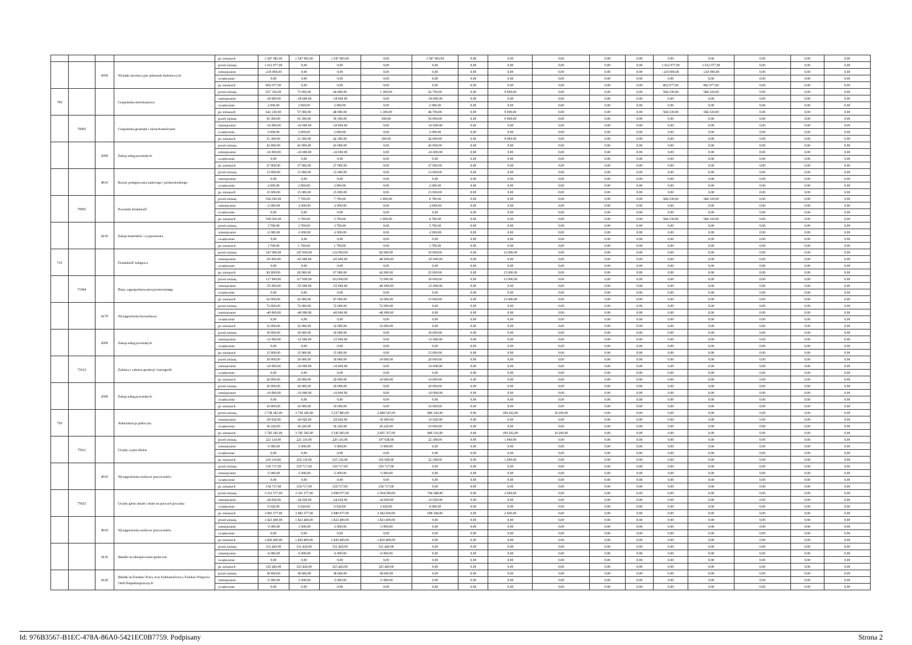| | | | | po zmianach | 1 547 083,00 | 1 547 083,00 | 1 547 083,00 | 0,00 | 1 547 083,00 | 0,00 | 0,00 | 0,00 | 0,00 | 0,00 | 0,00 | 0,00 | 0,00 | 0,00 | 0,00 |
| | | 6050 | Wydatki inwestycyjne jednostek budżetowych | przed zmianą | 1 012 077,00 | 0,00 | 0,00 | 0,00 | 0,00 | 0,00 | 0,00 | 0,00 | 0,00 | 0,00 | 1 012 077,00 | 1 012 077,00 | 0,00 | 0,00 | 0,00 |
| | | | | zmniejszenie | -210 000,00 | 0,00 | 0,00 | 0,00 | 0,00 | 0,00 | 0,00 | 0,00 | 0,00 | 0,00 | -210 000,00 | -210 000,00 | 0,00 | 0,00 | 0,00 |
| | | | | zwiększenie | 0,00 | 0,00 | 0,00 | 0,00 | 0,00 | 0,00 | 0,00 | 0,00 | 0,00 | 0,00 | 0,00 | 0,00 | 0,00 | 0,00 | 0,00 |
| | | | | po zmianach | 802 077,00 | 0,00 | 0,00 | 0,00 | 0,00 | 0,00 | 0,00 | 0,00 | 0,00 | 0,00 | 802 077,00 | 802 077,00 | 0,00 | 0,00 | 0,00 |
| 700 | | | Gospodarka mieszkaniowa | przed zmianą | 657 330,00 | 73 000,00 | 64 000,00 | 1 300,00 | 62 700,00 | 0,00 | 9 000,00 | 0,00 | 0,00 | 0,00 | 584 330,00 | 584 330,00 | 0,00 | 0,00 | 0,00 |
| | | | | zmniejszenie | -18 000,00 | -18 000,00 | -18 000,00 | 0,00 | -18 000,00 | 0,00 | 0,00 | 0,00 | 0,00 | 0,00 | 0,00 | 0,00 | 0,00 | 0,00 | 0,00 |
| | | | | zwiększenie | 2 000,00 | 2 000,00 | 2 000,00 | 0,00 | 2 000,00 | 0,00 | 0,00 | 0,00 | 0,00 | 0,00 | 0,00 | 0,00 | 0,00 | 0,00 | 0,00 |
| | | | | po zmianach | 641 330,00 | 57 000,00 | 48 000,00 | 1 300,00 | 46 700,00 | 0,00 | 9 000,00 | 0,00 | 0,00 | 0,00 | 584 330,00 | 584 330,00 | 0,00 | 0,00 | 0,00 |
| | 70005 | | Gospodarka gruntami i nieruchomościami | przed zmianą | 65 300,00 | 65 300,00 | 56 300,00 | 300,00 | 56 000,00 | 0,00 | 9 000,00 | 0,00 | 0,00 | 0,00 | 0,00 | 0,00 | 0,00 | 0,00 | 0,00 |
| | | | | zmniejszenie | -16 000,00 | -16 000,00 | -16 000,00 | 0,00 | -16 000,00 | 0,00 | 0,00 | 0,00 | 0,00 | 0,00 | 0,00 | 0,00 | 0,00 | 0,00 | 0,00 |
| | | | | zwiększenie | 2 000,00 | 2 000,00 | 2 000,00 | 0,00 | 2 000,00 | 0,00 | 0,00 | 0,00 | 0,00 | 0,00 | 0,00 | 0,00 | 0,00 | 0,00 | 0,00 |
| | | | | po zmianach | 51 300,00 | 51 300,00 | 42 300,00 | 300,00 | 42 000,00 | 0,00 | 9 000,00 | 0,00 | 0,00 | 0,00 | 0,00 | 0,00 | 0,00 | 0,00 | 0,00 |
| | | 4300 | Zakup usług pozostałych | przed zmianą | 43 000,00 | 43 000,00 | 43 000,00 | 0,00 | 43 000,00 | 0,00 | 0,00 | 0,00 | 0,00 | 0,00 | 0,00 | 0,00 | 0,00 | 0,00 | 0,00 |
| | | | | zmniejszenie | -16 000,00 | -16 000,00 | -16 000,00 | 0,00 | -16 000,00 | 0,00 | 0,00 | 0,00 | 0,00 | 0,00 | 0,00 | 0,00 | 0,00 | 0,00 | 0,00 |
| | | | | zwiększenie | 0,00 | 0,00 | 0,00 | 0,00 | 0,00 | 0,00 | 0,00 | 0,00 | 0,00 | 0,00 | 0,00 | 0,00 | 0,00 | 0,00 | 0,00 |
| | | | | po zmianach | 27 000,00 | 27 000,00 | 27 000,00 | 0,00 | 27 000,00 | 0,00 | 0,00 | 0,00 | 0,00 | 0,00 | 0,00 | 0,00 | 0,00 | 0,00 | 0,00 |
| | | 4610 | Koszty postępowania sądowego i prokuratorskiego | przed zmianą | 13 000,00 | 13 000,00 | 13 000,00 | 0,00 | 13 000,00 | 0,00 | 0,00 | 0,00 | 0,00 | 0,00 | 0,00 | 0,00 | 0,00 | 0,00 | 0,00 |
| | | | | zmniejszenie | 0,00 | 0,00 | 0,00 | 0,00 | 0,00 | 0,00 | 0,00 | 0,00 | 0,00 | 0,00 | 0,00 | 0,00 | 0,00 | 0,00 | 0,00 |
| | | | | zwiększenie | 2 000,00 | 2 000,00 | 2 000,00 | 0,00 | 2 000,00 | 0,00 | 0,00 | 0,00 | 0,00 | 0,00 | 0,00 | 0,00 | 0,00 | 0,00 | 0,00 |
| | | | | po zmianach | 15 000,00 | 15 000,00 | 15 000,00 | 0,00 | 15 000,00 | 0,00 | 0,00 | 0,00 | 0,00 | 0,00 | 0,00 | 0,00 | 0,00 | 0,00 | 0,00 |
| | 70095 | | Pozostała działalność | przed zmianą | 592 030,00 | 7 700,00 | 7 700,00 | 1 000,00 | 6 700,00 | 0,00 | 0,00 | 0,00 | 0,00 | 0,00 | 584 330,00 | 584 330,00 | 0,00 | 0,00 | 0,00 |
| | | | | zmniejszenie | -2 000,00 | -2 000,00 | -2 000,00 | 0,00 | -2 000,00 | 0,00 | 0,00 | 0,00 | 0,00 | 0,00 | 0,00 | 0,00 | 0,00 | 0,00 | 0,00 |
| | | | | zwiększenie | 0,00 | 0,00 | 0,00 | 0,00 | 0,00 | 0,00 | 0,00 | 0,00 | 0,00 | 0,00 | 0,00 | 0,00 | 0,00 | 0,00 | 0,00 |
| | | | | po zmianach | 590 030,00 | 5 700,00 | 5 700,00 | 1 000,00 | 4 700,00 | 0,00 | 0,00 | 0,00 | 0,00 | 0,00 | 584 330,00 | 584 330,00 | 0,00 | 0,00 | 0,00 |
| | | 4210 | Zakup materiałów i wyposażenia | przed zmianą | 3 700,00 | 3 700,00 | 3 700,00 | 0,00 | 3 700,00 | 0,00 | 0,00 | 0,00 | 0,00 | 0,00 | 0,00 | 0,00 | 0,00 | 0,00 | 0,00 |
| | | | | zmniejszenie | -2 000,00 | -2 000,00 | -2 000,00 | 0,00 | -2 000,00 | 0,00 | 0,00 | 0,00 | 0,00 | 0,00 | 0,00 | 0,00 | 0,00 | 0,00 | 0,00 |
| | | | | zwiększenie | 0,00 | 0,00 | 0,00 | 0,00 | 0,00 | 0,00 | 0,00 | 0,00 | 0,00 | 0,00 | 0,00 | 0,00 | 0,00 | 0,00 | 0,00 |
| | | | | po zmianach | 1 700,00 | 1 700,00 | 1 700,00 | 0,00 | 1 700,00 | 0,00 | 0,00 | 0,00 | 0,00 | 0,00 | 0,00 | 0,00 | 0,00 | 0,00 | 0,00 |
| 710 | | | Działalność usługowa | przed zmianą | 147 000,00 | 147 000,00 | 132 000,00 | 82 000,00 | 50 000,00 | 0,00 | 15 000,00 | 0,00 | 0,00 | 0,00 | 0,00 | 0,00 | 0,00 | 0,00 | 0,00 |
| | | | | zmniejszenie | -65 000,00 | -65 000,00 | -65 000,00 | -40 000,00 | -25 000,00 | 0,00 | 0,00 | 0,00 | 0,00 | 0,00 | 0,00 | 0,00 | 0,00 | 0,00 | 0,00 |
| | | | | zwiększenie | 0,00 | 0,00 | 0,00 | 0,00 | 0,00 | 0,00 | 0,00 | 0,00 | 0,00 | 0,00 | 0,00 | 0,00 | 0,00 | 0,00 | 0,00 |
| | | | | po zmianach | 82 000,00 | 82 000,00 | 67 000,00 | 42 000,00 | 25 000,00 | 0,00 | 15 000,00 | 0,00 | 0,00 | 0,00 | 0,00 | 0,00 | 0,00 | 0,00 | 0,00 |
| | 71004 | | Plany zagospodarowania przestrzennego | przed zmianą | 117 000,00 | 117 000,00 | 102 000,00 | 72 000,00 | 30 000,00 | 0,00 | 15 000,00 | 0,00 | 0,00 | 0,00 | 0,00 | 0,00 | 0,00 | 0,00 | 0,00 |
| | | | | zmniejszenie | -55 000,00 | -55 000,00 | -55 000,00 | -40 000,00 | -15 000,00 | 0,00 | 0,00 | 0,00 | 0,00 | 0,00 | 0,00 | 0,00 | 0,00 | 0,00 | 0,00 |
| | | | | zwiększenie | 0,00 | 0,00 | 0,00 | 0,00 | 0,00 | 0,00 | 0,00 | 0,00 | 0,00 | 0,00 | 0,00 | 0,00 | 0,00 | 0,00 | 0,00 |
| | | | | po zmianach | 62 000,00 | 62 000,00 | 47 000,00 | 32 000,00 | 15 000,00 | 0,00 | 15 000,00 | 0,00 | 0,00 | 0,00 | 0,00 | 0,00 | 0,00 | 0,00 | 0,00 |
| | | 4170 | Wynagrodzenia bezosobowe | przed zmianą | 72 000,00 | 72 000,00 | 72 000,00 | 72 000,00 | 0,00 | 0,00 | 0,00 | 0,00 | 0,00 | 0,00 | 0,00 | 0,00 | 0,00 | 0,00 | 0,00 |
| | | | | zmniejszenie | -40 000,00 | -40 000,00 | -40 000,00 | -40 000,00 | 0,00 | 0,00 | 0,00 | 0,00 | 0,00 | 0,00 | 0,00 | 0,00 | 0,00 | 0,00 | 0,00 |
| | | | | zwiększenie | 0,00 | 0,00 | 0,00 | 0,00 | 0,00 | 0,00 | 0,00 | 0,00 | 0,00 | 0,00 | 0,00 | 0,00 | 0,00 | 0,00 | 0,00 |
| | | | | po zmianach | 32 000,00 | 32 000,00 | 32 000,00 | 32 000,00 | 0,00 | 0,00 | 0,00 | 0,00 | 0,00 | 0,00 | 0,00 | 0,00 | 0,00 | 0,00 | 0,00 |
| | | 4300 | Zakup usług pozostałych | przed zmianą | 30 000,00 | 30 000,00 | 30 000,00 | 0,00 | 30 000,00 | 0,00 | 0,00 | 0,00 | 0,00 | 0,00 | 0,00 | 0,00 | 0,00 | 0,00 | 0,00 |
| | | | | zmniejszenie | -15 000,00 | -15 000,00 | -15 000,00 | 0,00 | -15 000,00 | 0,00 | 0,00 | 0,00 | 0,00 | 0,00 | 0,00 | 0,00 | 0,00 | 0,00 | 0,00 |
| | | | | zwiększenie | 0,00 | 0,00 | 0,00 | 0,00 | 0,00 | 0,00 | 0,00 | 0,00 | 0,00 | 0,00 | 0,00 | 0,00 | 0,00 | 0,00 | 0,00 |
| | | | | po zmianach | 15 000,00 | 15 000,00 | 15 000,00 | 0,00 | 15 000,00 | 0,00 | 0,00 | 0,00 | 0,00 | 0,00 | 0,00 | 0,00 | 0,00 | 0,00 | 0,00 |
| | 71012 | | Zadania z zakresu geodezji i kartografii | przed zmianą | 30 000,00 | 30 000,00 | 30 000,00 | 10 000,00 | 20 000,00 | 0,00 | 0,00 | 0,00 | 0,00 | 0,00 | 0,00 | 0,00 | 0,00 | 0,00 | 0,00 |
| | | | | zmniejszenie | -10 000,00 | -10 000,00 | -10 000,00 | 0,00 | -10 000,00 | 0,00 | 0,00 | 0,00 | 0,00 | 0,00 | 0,00 | 0,00 | 0,00 | 0,00 | 0,00 |
| | | | | zwiększenie | 0,00 | 0,00 | 0,00 | 0,00 | 0,00 | 0,00 | 0,00 | 0,00 | 0,00 | 0,00 | 0,00 | 0,00 | 0,00 | 0,00 | 0,00 |
| | | | | po zmianach | 20 000,00 | 20 000,00 | 20 000,00 | 10 000,00 | 10 000,00 | 0,00 | 0,00 | 0,00 | 0,00 | 0,00 | 0,00 | 0,00 | 0,00 | 0,00 | 0,00 |
| | | 4300 | Zakup usług pozostałych | przed zmianą | 20 000,00 | 20 000,00 | 20 000,00 | 0,00 | 20 000,00 | 0,00 | 0,00 | 0,00 | 0,00 | 0,00 | 0,00 | 0,00 | 0,00 | 0,00 | 0,00 |
| | | | | zmniejszenie | -10 000,00 | -10 000,00 | -10 000,00 | 0,00 | -10 000,00 | 0,00 | 0,00 | 0,00 | 0,00 | 0,00 | 0,00 | 0,00 | 0,00 | 0,00 | 0,00 |
| | | | | zwiększenie | 0,00 | 0,00 | 0,00 | 0,00 | 0,00 | 0,00 | 0,00 | 0,00 | 0,00 | 0,00 | 0,00 | 0,00 | 0,00 | 0,00 | 0,00 |
| | | | | po zmianach | 10 000,00 | 10 000,00 | 10 000,00 | 0,00 | 10 000,00 | 0,00 | 0,00 | 0,00 | 0,00 | 0,00 | 0,00 | 0,00 | 0,00 | 0,00 | 0,00 |
| 750 | | | Administracja publiczna | przed zmianą | 3 738 345,00 | 3 738 345,00 | 3 537 883,00 | 2 688 547,00 | 849 336,00 | 0,00 | 190 262,00 | 10 200,00 | 0,00 | 0,00 | 0,00 | 0,00 | 0,00 | 0,00 | 0,00 |
| | | | | zmniejszenie | -29 020,00 | -29 020,00 | -29 020,00 | -19 000,00 | -10 020,00 | 0,00 | 0,00 | 0,00 | 0,00 | 0,00 | 0,00 | 0,00 | 0,00 | 0,00 | 0,00 |
| | | | | zwiększenie | 36 220,00 | 36 220,00 | 36 220,00 | 26 220,00 | 10 000,00 | 0,00 | 0,00 | 0,00 | 0,00 | 0,00 | 0,00 | 0,00 | 0,00 | 0,00 | 0,00 |
| | | | | po zmianach | 3 745 545,00 | 3 745 545,00 | 3 545 083,00 | 2 695 767,00 | 849 316,00 | 0,00 | 190 262,00 | 10 200,00 | 0,00 | 0,00 | 0,00 | 0,00 | 0,00 | 0,00 | 0,00 |
| | 75011 | | Urzędy wojewódzkie | przed zmianą | 221 116,00 | 221 116,00 | 220 116,00 | 197 928,00 | 22 188,00 | 0,00 | 1 000,00 | 0,00 | 0,00 | 0,00 | 0,00 | 0,00 | 0,00 | 0,00 | 0,00 |
| | | | | zmniejszenie | -5 000,00 | -5 000,00 | -5 000,00 | -5 000,00 | 0,00 | 0,00 | 0,00 | 0,00 | 0,00 | 0,00 | 0,00 | 0,00 | 0,00 | 0,00 | 0,00 |
| | | | | zwiększenie | 0,00 | 0,00 | 0,00 | 0,00 | 0,00 | 0,00 | 0,00 | 0,00 | 0,00 | 0,00 | 0,00 | 0,00 | 0,00 | 0,00 | 0,00 |
| | | | | po zmianach | 216 116,00 | 216 116,00 | 215 116,00 | 192 928,00 | 22 188,00 | 0,00 | 1 000,00 | 0,00 | 0,00 | 0,00 | 0,00 | 0,00 | 0,00 | 0,00 | 0,00 |
| | | 4010 | Wynagrodzenia osobowe pracowników | przed zmianą | 159 717,00 | 159 717,00 | 159 717,00 | 159 717,00 | 0,00 | 0,00 | 0,00 | 0,00 | 0,00 | 0,00 | 0,00 | 0,00 | 0,00 | 0,00 | 0,00 |
| | | | | zmniejszenie | -5 000,00 | -5 000,00 | -5 000,00 | -5 000,00 | 0,00 | 0,00 | 0,00 | 0,00 | 0,00 | 0,00 | 0,00 | 0,00 | 0,00 | 0,00 | 0,00 |
| | | | | zwiększenie | 0,00 | 0,00 | 0,00 | 0,00 | 0,00 | 0,00 | 0,00 | 0,00 | 0,00 | 0,00 | 0,00 | 0,00 | 0,00 | 0,00 | 0,00 |
| | | | | po zmianach | 154 717,00 | 154 717,00 | 154 717,00 | 154 717,00 | 0,00 | 0,00 | 0,00 | 0,00 | 0,00 | 0,00 | 0,00 | 0,00 | 0,00 | 0,00 | 0,00 |
| | 75023 | | Urzędy gmin (miast i miast na prawach powiatu) | przed zmianą | 3 101 577,00 | 3 101 577,00 | 3 098 977,00 | 2 394 589,00 | 704 388,00 | 0,00 | 2 600,00 | 0,00 | 0,00 | 0,00 | 0,00 | 0,00 | 0,00 | 0,00 | 0,00 |
| | | | | zmniejszenie | -24 020,00 | -24 020,00 | -24 020,00 | -14 000,00 | -10 020,00 | 0,00 | 0,00 | 0,00 | 0,00 | 0,00 | 0,00 | 0,00 | 0,00 | 0,00 | 0,00 |
| | | | | zwiększenie | 6 020,00 | 6 020,00 | 6 020,00 | 2 020,00 | 4 000,00 | 0,00 | 0,00 | 0,00 | 0,00 | 0,00 | 0,00 | 0,00 | 0,00 | 0,00 | 0,00 |
| | | | | po zmianach | 3 083 577,00 | 3 083 577,00 | 3 080 977,00 | 2 382 609,00 | 698 368,00 | 0,00 | 2 600,00 | 0,00 | 0,00 | 0,00 | 0,00 | 0,00 | 0,00 | 0,00 | 0,00 |
| | | 4010 | Wynagrodzenia osobowe pracowników | przed zmianą | 1 823 400,00 | 1 823 400,00 | 1 823 400,00 | 1 823 400,00 | 0,00 | 0,00 | 0,00 | 0,00 | 0,00 | 0,00 | 0,00 | 0,00 | 0,00 | 0,00 | 0,00 |
| | | | | zmniejszenie | -3 000,00 | -3 000,00 | -3 000,00 | -3 000,00 | 0,00 | 0,00 | 0,00 | 0,00 | 0,00 | 0,00 | 0,00 | 0,00 | 0,00 | 0,00 | 0,00 |
| | | | | zwiększenie | 0,00 | 0,00 | 0,00 | 0,00 | 0,00 | 0,00 | 0,00 | 0,00 | 0,00 | 0,00 | 0,00 | 0,00 | 0,00 | 0,00 | 0,00 |
| | | | | po zmianach | 1 820 400,00 | 1 820 400,00 | 1 820 400,00 | 1 820 400,00 | 0,00 | 0,00 | 0,00 | 0,00 | 0,00 | 0,00 | 0,00 | 0,00 | 0,00 | 0,00 | 0,00 |
| | | 4110 | Składki na ubezpieczenia społeczne | przed zmianą | 331 420,00 | 331 420,00 | 331 420,00 | 331 420,00 | 0,00 | 0,00 | 0,00 | 0,00 | 0,00 | 0,00 | 0,00 | 0,00 | 0,00 | 0,00 | 0,00 |
| | | | | zmniejszenie | -6 000,00 | -6 000,00 | -6 000,00 | -6 000,00 | 0,00 | 0,00 | 0,00 | 0,00 | 0,00 | 0,00 | 0,00 | 0,00 | 0,00 | 0,00 | 0,00 |
| | | | | zwiększenie | 0,00 | 0,00 | 0,00 | 0,00 | 0,00 | 0,00 | 0,00 | 0,00 | 0,00 | 0,00 | 0,00 | 0,00 | 0,00 | 0,00 | 0,00 |
| | | | | po zmianach | 325 420,00 | 325 420,00 | 325 420,00 | 325 420,00 | 0,00 | 0,00 | 0,00 | 0,00 | 0,00 | 0,00 | 0,00 | 0,00 | 0,00 | 0,00 | 0,00 |
| | | 4120 | Składki na Fundusz Pracy oraz Solidarnościowy Fundusz Wsparcia Osób Niepełnosprawnych | przed zmianą | 38 660,00 | 38 660,00 | 38 660,00 | 38 660,00 | 0,00 | 0,00 | 0,00 | 0,00 | 0,00 | 0,00 | 0,00 | 0,00 | 0,00 | 0,00 | 0,00 |
| | | | | zmniejszenie | -5 000,00 | -5 000,00 | -5 000,00 | -5 000,00 | 0,00 | 0,00 | 0,00 | 0,00 | 0,00 | 0,00 | 0,00 | 0,00 | 0,00 | 0,00 | 0,00 |
| | | | | zwiększenie | 0,00 | 0,00 | 0,00 | 0,00 | 0,00 | 0,00 | 0,00 | 0,00 | 0,00 | 0,00 | 0,00 | 0,00 | 0,00 | 0,00 | 0,00 |
Id: 976B3567-B1EC-478A-86A0-5421EC0B7759. Podpisany Strona 2